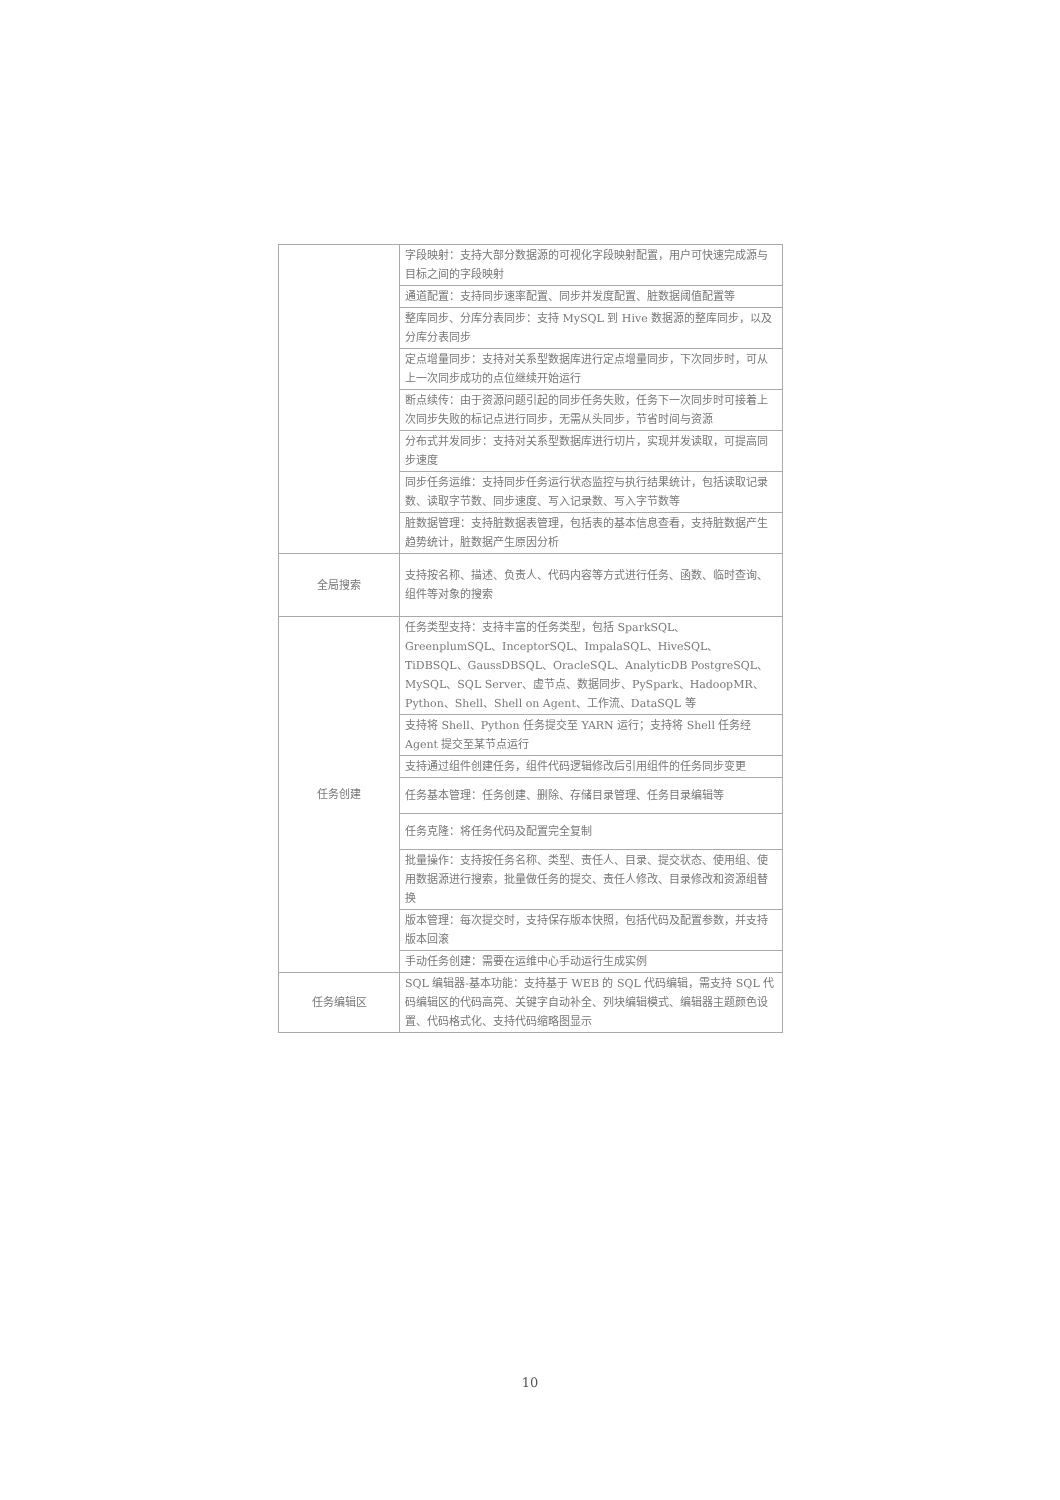| | 字段映射：支持大部分数据源的可视化字段映射配置，用户可快速完成源与目标之间的字段映射 |
| | 通道配置：支持同步速率配置、同步并发度配置、脏数据阈值配置等 |
| | 整库同步、分库分表同步：支持 MySQL 到 Hive 数据源的整库同步，以及分库分表同步 |
| | 定点增量同步：支持对关系型数据库进行定点增量同步，下次同步时，可从上一次同步成功的点位继续开始运行 |
| | 断点续传：由于资源问题引起的同步任务失败，任务下一次同步时可接着上次同步失败的标记点进行同步，无需从头同步，节省时间与资源 |
| | 分布式并发同步：支持对关系型数据库进行切片，实现并发读取，可提高同步速度 |
| | 同步任务运维：支持同步任务运行状态监控与执行结果统计，包括读取记录数、读取字节数、同步速度、写入记录数、写入字节数等 |
| | 脏数据管理：支持脏数据表管理，包括表的基本信息查看，支持脏数据产生趋势统计，脏数据产生原因分析 |
| 全局搜索 | 支持按名称、描述、负责人、代码内容等方式进行任务、函数、临时查询、组件等对象的搜索 |
| 任务创建 | 任务类型支持：支持丰富的任务类型，包括 SparkSQL、GreenplumSQL、InceptorSQL、ImpalaSQL、HiveSQL、TiDBSQL、GaussDBSQL、OracleSQL、AnalyticDB PostgreSQL、MySQL、SQL Server、虚节点、数据同步、PySpark、HadoopMR、Python、Shell、Shell on Agent、工作流、DataSQL 等 |
| | 支持将 Shell、Python 任务提交至 YARN 运行；支持将 Shell 任务经 Agent 提交至某节点运行 |
| | 支持通过组件创建任务，组件代码逻辑修改后引用组件的任务同步变更 |
| | 任务基本管理：任务创建、删除、存储目录管理、任务目录编辑等 |
| | 任务克隆：将任务代码及配置完全复制 |
| | 批量操作：支持按任务名称、类型、责任人、目录、提交状态、使用组、使用数据源进行搜索，批量做任务的提交、责任人修改、目录修改和资源组替换 |
| | 版本管理：每次提交时，支持保存版本快照，包括代码及配置参数，并支持版本回滚 |
| | 手动任务创建：需要在运维中心手动运行生成实例 |
| 任务编辑区 | SQL 编辑器-基本功能：支持基于 WEB 的 SQL 代码编辑，需支持 SQL 代码编辑区的代码高亮、关键字自动补全、列块编辑模式、编辑器主题颜色设置、代码格式化、支持代码缩略图显示 |
10